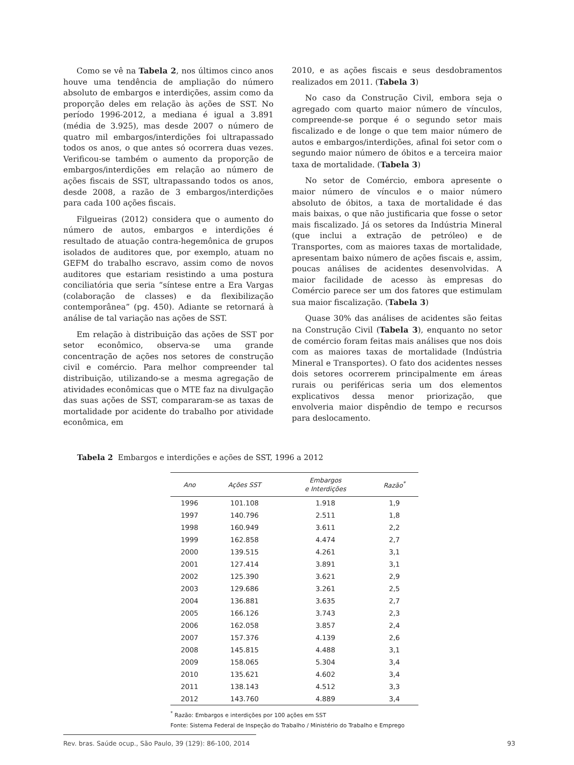Como se vê na Tabela 2, nos últimos cinco anos houve uma tendência de ampliação do número absoluto de embargos e interdições, assim como da proporção deles em relação às ações de SST. No período 1996-2012, a mediana é igual a 3.891 (média de 3.925), mas desde 2007 o número de quatro mil embargos/interdições foi ultrapassado todos os anos, o que antes só ocorrera duas vezes. Verificou-se também o aumento da proporção de embargos/interdições em relação ao número de ações fiscais de SST, ultrapassando todos os anos, desde 2008, a razão de 3 embargos/interdições para cada 100 ações fiscais.
Filgueiras (2012) considera que o aumento do número de autos, embargos e interdições é resultado de atuação contra-hegemônica de grupos isolados de auditores que, por exemplo, atuam no GEFM do trabalho escravo, assim como de novos auditores que estariam resistindo a uma postura conciliatória que seria “síntese entre a Era Vargas (colaboração de classes) e da flexibilização contemporânea” (pg. 450). Adiante se retornará à análise de tal variação nas ações de SST.
Em relação à distribuição das ações de SST por setor econômico, observa-se uma grande concentração de ações nos setores de construção civil e comércio. Para melhor compreender tal distribuição, utilizando-se a mesma agregação de atividades econômicas que o MTE faz na divulgação das suas ações de SST, compararam-se as taxas de mortalidade por acidente do trabalho por atividade econômica, em
2010, e as ações fiscais e seus desdobramentos realizados em 2011. (Tabela 3)
No caso da Construção Civil, embora seja o agregado com quarto maior número de vínculos, compreende-se porque é o segundo setor mais fiscalizado e de longe o que tem maior número de autos e embargos/interdições, afinal foi setor com o segundo maior número de óbitos e a terceira maior taxa de mortalidade. (Tabela 3)
No setor de Comércio, embora apresente o maior número de vínculos e o maior número absoluto de óbitos, a taxa de mortalidade é das mais baixas, o que não justificaria que fosse o setor mais fiscalizado. Já os setores da Indústria Mineral (que inclui a extração de petróleo) e de Transportes, com as maiores taxas de mortalidade, apresentam baixo número de ações fiscais e, assim, poucas análises de acidentes desenvolvidas. A maior facilidade de acesso às empresas do Comércio parece ser um dos fatores que estimulam sua maior fiscalização. (Tabela 3)
Quase 30% das análises de acidentes são feitas na Construção Civil (Tabela 3), enquanto no setor de comércio foram feitas mais análises que nos dois com as maiores taxas de mortalidade (Indústria Mineral e Transportes). O fato dos acidentes nesses dois setores ocorrerem principalmente em áreas rurais ou periféricas seria um dos elementos explicativos dessa menor priorização, que envolveria maior dispêndio de tempo e recursos para deslocamento.
Tabela 2 Embargos e interdições e ações de SST, 1996 a 2012
| Ano | Ações SST | Embargos e Interdições | Razão<sup>*</sup> |
| --- | --- | --- | --- |
| 1996 | 101.108 | 1.918 | 1,9 |
| 1997 | 140.796 | 2.511 | 1,8 |
| 1998 | 160.949 | 3.611 | 2,2 |
| 1999 | 162.858 | 4.474 | 2,7 |
| 2000 | 139.515 | 4.261 | 3,1 |
| 2001 | 127.414 | 3.891 | 3,1 |
| 2002 | 125.390 | 3.621 | 2,9 |
| 2003 | 129.686 | 3.261 | 2,5 |
| 2004 | 136.881 | 3.635 | 2,7 |
| 2005 | 166.126 | 3.743 | 2,3 |
| 2006 | 162.058 | 3.857 | 2,4 |
| 2007 | 157.376 | 4.139 | 2,6 |
| 2008 | 145.815 | 4.488 | 3,1 |
| 2009 | 158.065 | 5.304 | 3,4 |
| 2010 | 135.621 | 4.602 | 3,4 |
| 2011 | 138.143 | 4.512 | 3,3 |
| 2012 | 143.760 | 4.889 | 3,4 |
<sup>*</sup> Razão: Embargos e interdições por 100 ações em SST
Fonte: Sistema Federal de Inspeção do Trabalho / Ministério do Trabalho e Emprego
Rev. bras. Saúde ocup., São Paulo, 39 (129): 86-100, 2014 93